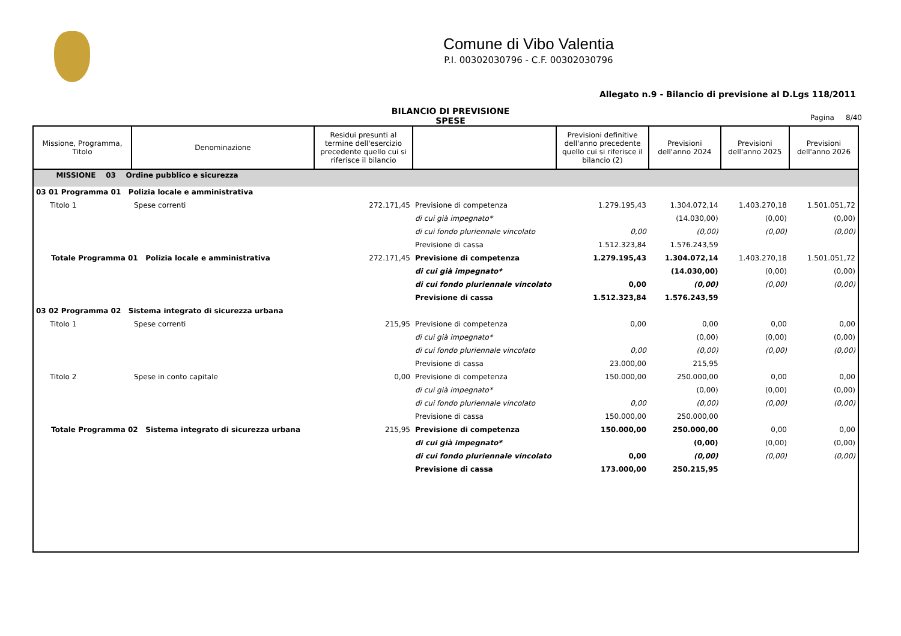Comune di Vibo Valentia
P.I. 00302030796 - C.F. 00302030796
Allegato n.9 - Bilancio di previsione al D.Lgs 118/2011
BILANCIO DI PREVISIONE
SPESE
Pagina 8/40
| Missione, Programma, Titolo | Denominazione | Residui presunti al termine dell'esercizio precedente quello cui si riferisce il bilancio | | Previsioni definitive dell'anno precedente quello cui si riferisce il bilancio (2) | Previsioni dell'anno 2024 | Previsioni dell'anno 2025 | Previsioni dell'anno 2026 |
| --- | --- | --- | --- | --- | --- | --- | --- |
| MISSIONE 03 Ordine pubblico e sicurezza | | | | | | | |
| 03 01 Programma 01 Polizia locale e amministrativa | | | | | | | |
| Titolo 1 | Spese correnti | 272.171,45 | Previsione di competenza | 1.279.195,43 | 1.304.072,14 | 1.403.270,18 | 1.501.051,72 |
| | | | di cui già impegnato* | | (14.030,00) | (0,00) | (0,00) |
| | | | di cui fondo pluriennale vincolato | 0,00 | (0,00) | (0,00) | (0,00) |
| | | | Previsione di cassa | 1.512.323,84 | 1.576.243,59 | | |
| Totale Programma 01 Polizia locale e amministrativa | | 272.171,45 | Previsione di competenza | 1.279.195,43 | 1.304.072,14 | 1.403.270,18 | 1.501.051,72 |
| | | | di cui già impegnato* | | (14.030,00) | (0,00) | (0,00) |
| | | | di cui fondo pluriennale vincolato | 0,00 | (0,00) | (0,00) | (0,00) |
| | | | Previsione di cassa | 1.512.323,84 | 1.576.243,59 | | |
| 03 02 Programma 02 Sistema integrato di sicurezza urbana | | | | | | | |
| Titolo 1 | Spese correnti | 215,95 | Previsione di competenza | 0,00 | 0,00 | 0,00 | 0,00 |
| | | | di cui già impegnato* | | (0,00) | (0,00) | (0,00) |
| | | | di cui fondo pluriennale vincolato | 0,00 | (0,00) | (0,00) | (0,00) |
| | | | Previsione di cassa | 23.000,00 | 215,95 | | |
| Titolo 2 | Spese in conto capitale | 0,00 | Previsione di competenza | 150.000,00 | 250.000,00 | 0,00 | 0,00 |
| | | | di cui già impegnato* | | (0,00) | (0,00) | (0,00) |
| | | | di cui fondo pluriennale vincolato | 0,00 | (0,00) | (0,00) | (0,00) |
| | | | Previsione di cassa | 150.000,00 | 250.000,00 | | |
| Totale Programma 02 Sistema integrato di sicurezza urbana | | 215,95 | Previsione di competenza | 150.000,00 | 250.000,00 | 0,00 | 0,00 |
| | | | di cui già impegnato* | | (0,00) | (0,00) | (0,00) |
| | | | di cui fondo pluriennale vincolato | 0,00 | (0,00) | (0,00) | (0,00) |
| | | | Previsione di cassa | 173.000,00 | 250.215,95 | | |